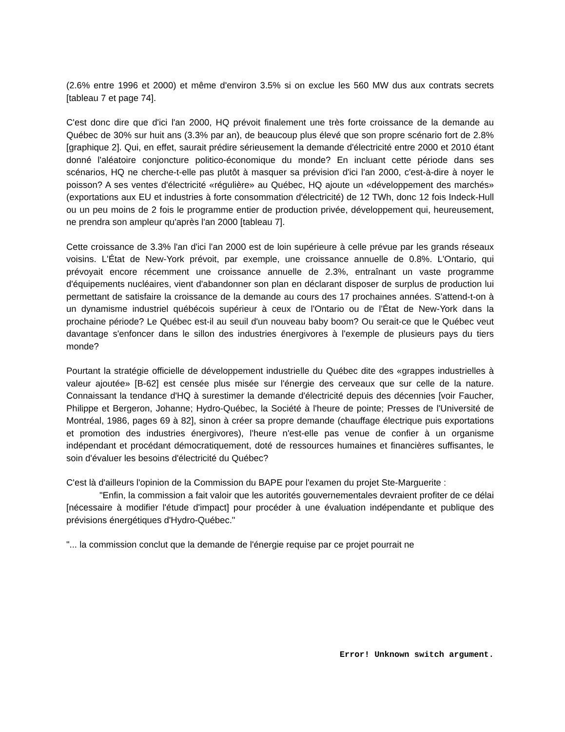(2.6% entre 1996 et 2000) et même d'environ 3.5% si on exclue les 560 MW dus aux contrats secrets [tableau 7 et page 74].
C'est donc dire que d'ici l'an 2000, HQ prévoit finalement une très forte croissance de la demande au Québec de 30% sur huit ans (3.3% par an), de beaucoup plus élevé que son propre scénario fort de 2.8% [graphique 2]. Qui, en effet, saurait prédire sérieusement la demande d'électricité entre 2000 et 2010 étant donné l'aléatoire conjoncture politico-économique du monde? En incluant cette période dans ses scénarios, HQ ne cherche-t-elle pas plutôt à masquer sa prévision d'ici l'an 2000, c'est-à-dire à noyer le poisson? A ses ventes d'électricité «régulière» au Québec, HQ ajoute un «développement des marchés» (exportations aux EU et industries à forte consommation d'électricité) de 12 TWh, donc 12 fois Indeck-Hull ou un peu moins de 2 fois le programme entier de production privée, développement qui, heureusement, ne prendra son ampleur qu'après l'an 2000 [tableau 7].
Cette croissance de 3.3% l'an d'ici l'an 2000 est de loin supérieure à celle prévue par les grands réseaux voisins. L'État de New-York prévoit, par exemple, une croissance annuelle de 0.8%. L'Ontario, qui prévoyait encore récemment une croissance annuelle de 2.3%, entraînant un vaste programme d'équipements nucléaires, vient d'abandonner son plan en déclarant disposer de surplus de production lui permettant de satisfaire la croissance de la demande au cours des 17 prochaines années. S'attend-t-on à un dynamisme industriel québécois supérieur à ceux de l'Ontario ou de l'État de New-York dans la prochaine période? Le Québec est-il au seuil d'un nouveau baby boom? Ou serait-ce que le Québec veut davantage s'enfoncer dans le sillon des industries énergivores à l'exemple de plusieurs pays du tiers monde?
Pourtant la stratégie officielle de développement industrielle du Québec dite des «grappes industrielles à valeur ajoutée» [B-62] est censée plus misée sur l'énergie des cerveaux que sur celle de la nature. Connaissant la tendance d'HQ à surestimer la demande d'électricité depuis des décennies [voir Faucher, Philippe et Bergeron, Johanne; Hydro-Québec, la Société à l'heure de pointe; Presses de l'Université de Montréal, 1986, pages 69 à 82], sinon à créer sa propre demande (chauffage électrique puis exportations et promotion des industries énergivores), l'heure n'est-elle pas venue de confier à un organisme indépendant et procédant démocratiquement, doté de ressources humaines et financières suffisantes, le soin d'évaluer les besoins d'électricité du Québec?
C'est là d'ailleurs l'opinion de la Commission du BAPE pour l'examen du projet Ste-Marguerite :
"Enfin, la commission a fait valoir que les autorités gouvernementales devraient profiter de ce délai [nécessaire à modifier l'étude d'impact] pour procéder à une évaluation indépendante et publique des prévisions énergétiques d'Hydro-Québec."
"... la commission conclut que la demande de l'énergie requise par ce projet pourrait ne
Error! Unknown switch argument.